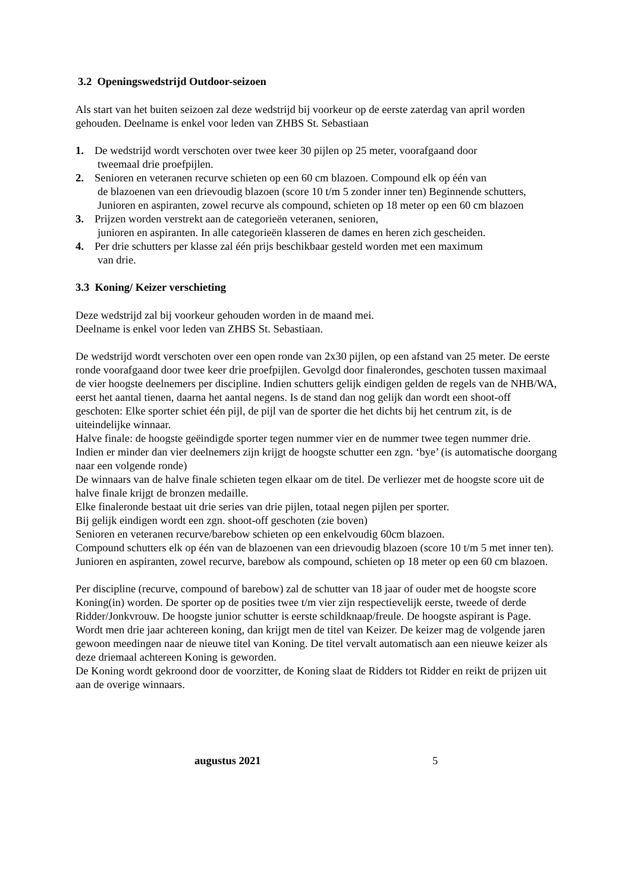3.2 Openingswedstrijd Outdoor-seizoen
Als start van het buiten seizoen zal deze wedstrijd bij voorkeur op de eerste zaterdag van april worden gehouden. Deelname is enkel voor leden van ZHBS St. Sebastiaan
1. De wedstrijd wordt verschoten over twee keer 30 pijlen op 25 meter, voorafgaand door
tweemaal drie proefpijlen.
2. Senioren en veteranen recurve schieten op een 60 cm blazoen. Compound elk op één van
de blazoenen van een drievoudig blazoen (score 10 t/m 5 zonder inner ten) Beginnende schutters, Junioren en aspiranten, zowel recurve als compound, schieten op 18 meter op een 60 cm blazoen
3. Prijzen worden verstrekt aan de categorieën veteranen, senioren,
junioren en aspiranten. In alle categorieën klasseren de dames en heren zich gescheiden.
4. Per drie schutters per klasse zal één prijs beschikbaar gesteld worden met een maximum
van drie.
3.3 Koning/ Keizer verschieting
Deze wedstrijd zal bij voorkeur gehouden worden in de maand mei.
Deelname is enkel voor leden van ZHBS St. Sebastiaan.
De wedstrijd wordt verschoten over een open ronde van 2x30 pijlen, op een afstand van 25 meter. De eerste ronde voorafgaand door twee keer drie proefpijlen. Gevolgd door finalerondes, geschoten tussen maximaal de vier hoogste deelnemers per discipline. Indien schutters gelijk eindigen gelden de regels van de NHB/WA, eerst het aantal tienen, daarna het aantal negens. Is de stand dan nog gelijk dan wordt een shoot-off geschoten: Elke sporter schiet één pijl, de pijl van de sporter die het dichts bij het centrum zit, is de uiteindelijke winnaar.
Halve finale: de hoogste geëindigde sporter tegen nummer vier en de nummer twee tegen nummer drie. Indien er minder dan vier deelnemers zijn krijgt de hoogste schutter een zgn. ‘bye’ (is automatische doorgang naar een volgende ronde)
De winnaars van de halve finale schieten tegen elkaar om de titel. De verliezer met de hoogste score uit de halve finale krijgt de bronzen medaille.
Elke finaleronde bestaat uit drie series van drie pijlen, totaal negen pijlen per sporter.
Bij gelijk eindigen wordt een zgn. shoot-off geschoten (zie boven)
Senioren en veteranen recurve/barebow schieten op een enkelvoudig 60cm blazoen.
Compound schutters elk op één van de blazoenen van een drievoudig blazoen (score 10 t/m 5 met inner ten). Junioren en aspiranten, zowel recurve, barebow als compound, schieten op 18 meter op een 60 cm blazoen.
Per discipline (recurve, compound of barebow) zal de schutter van 18 jaar of ouder met de hoogste score Koning(in) worden. De sporter op de posities twee t/m vier zijn respectievelijk eerste, tweede of derde Ridder/Jonkvrouw. De hoogste junior schutter is eerste schildknaap/freule. De hoogste aspirant is Page. Wordt men drie jaar achtereen koning, dan krijgt men de titel van Keizer. De keizer mag de volgende jaren gewoon meedingen naar de nieuwe titel van Koning. De titel vervalt automatisch aan een nieuwe keizer als deze driemaal achtereen Koning is geworden.
De Koning wordt gekroond door de voorzitter, de Koning slaat de Ridders tot Ridder en reikt de prijzen uit aan de overige winnaars.
augustus 2021 5